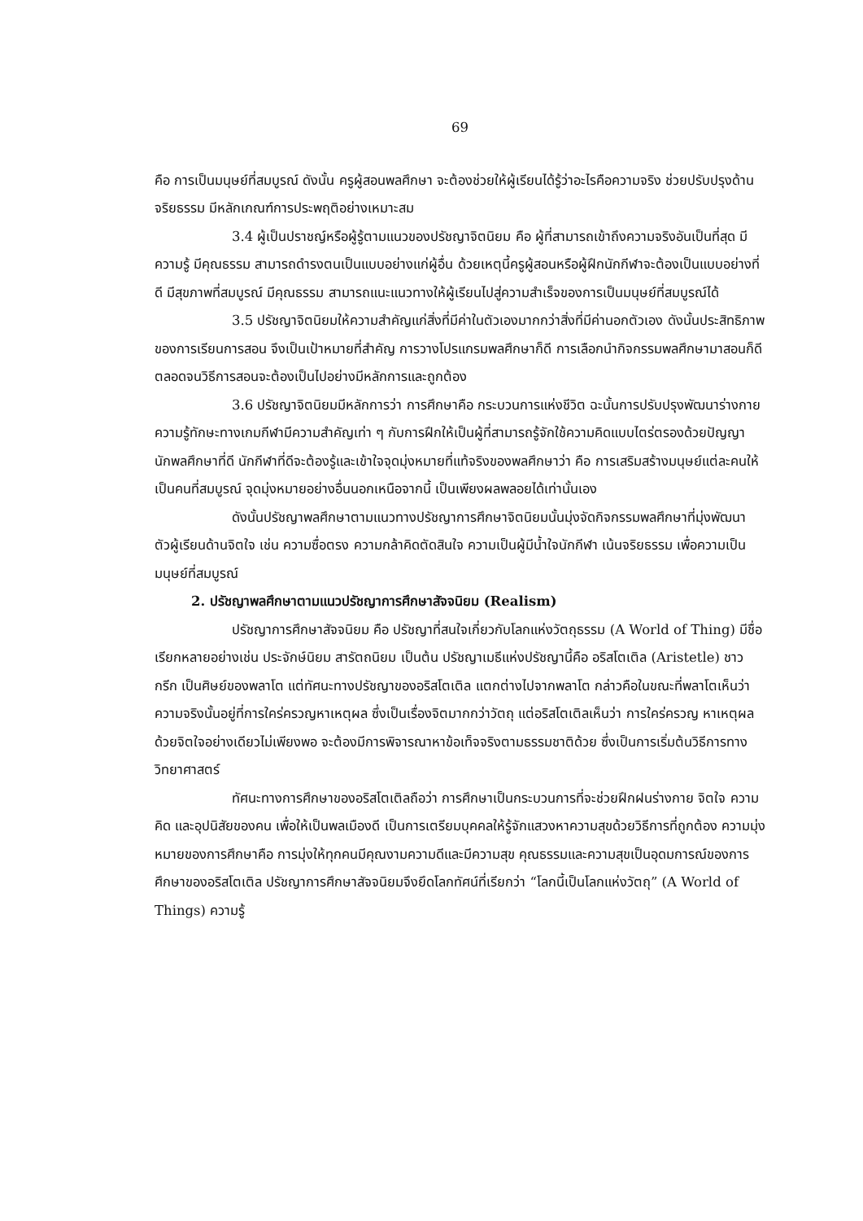69
คือ การเป็นมนุษย์ที่สมบูรณ์ ดังนั้น ครูผู้สอนพลศึกษา จะต้องช่วยให้ผู้เรียนได้รู้ว่าอะไรคือความจริง ช่วยปรับปรุงด้านจริยธรรม มีหลักเกณฑ์การประพฤติอย่างเหมาะสม
3.4 ผู้เป็นปราชญ์หรือผู้รู้ตามแนวของปรัชญาจิตนิยม คือ ผู้ที่สามารถเข้าถึงความจริงอันเป็นที่สุด มีความรู้ มีคุณธรรม สามารถดำรงตนเป็นแบบอย่างแก่ผู้อื่น ด้วยเหตุนี้ครูผู้สอนหรือผู้ฝึกนักกีฬาจะต้องเป็นแบบอย่างที่ดี มีสุขภาพที่สมบูรณ์ มีคุณธรรม สามารถแนะแนวทางให้ผู้เรียนไปสู่ความสำเร็จของการเป็นมนุษย์ที่สมบูรณ์ได้
3.5 ปรัชญาจิตนิยมให้ความสำคัญแก่สิ่งที่มีค่าในตัวเองมากกว่าสิ่งที่มีค่านอกตัวเอง ดังนั้นประสิทธิภาพของการเรียนการสอน จึงเป็นเป้าหมายที่สำคัญ การวางโปรแกรมพลศึกษาก็ดี การเลือกนำกิจกรรมพลศึกษามาสอนก็ดี ตลอดจนวิธีการสอนจะต้องเป็นไปอย่างมีหลักการและถูกต้อง
3.6 ปรัชญาจิตนิยมมีหลักการว่า การศึกษาคือ กระบวนการแห่งชีวิต ฉะนั้นการปรับปรุงพัฒนาร่างกาย ความรู้ทักษะทางเกมกีฬามีความสำคัญเท่า ๆ กับการฝึกให้เป็นผู้ที่สามารถรู้จักใช้ความคิดแบบไตร่ตรองด้วยปัญญา นักพลศึกษาที่ดี นักกีฬาที่ดีจะต้องรู้และเข้าใจจุดมุ่งหมายที่แท้จริงของพลศึกษาว่า คือ การเสริมสร้างมนุษย์แต่ละคนให้เป็นคนที่สมบูรณ์ จุดมุ่งหมายอย่างอื่นนอกเหนือจากนี้ เป็นเพียงผลพลอยได้เท่านั้นเอง
ดังนั้นปรัชญาพลศึกษาตามแนวทางปรัชญาการศึกษาจิตนิยมนั้นมุ่งจัดกิจกรรมพลศึกษาที่มุ่งพัฒนาตัวผู้เรียนด้านจิตใจ เช่น ความซื่อตรง ความกล้าคิดตัดสินใจ ความเป็นผู้มีน้ำใจนักกีฬา เน้นจริยธรรม เพื่อความเป็นมนุษย์ที่สมบูรณ์
2. ปรัชญาพลศึกษาตามแนวปรัชญาการศึกษาสัจจนิยม (Realism)
ปรัชญาการศึกษาสัจจนิยม คือ ปรัชญาที่สนใจเกี่ยวกับโลกแห่งวัตถุธรรม (A World of Thing) มีชื่อเรียกหลายอย่างเช่น ประจักษ์นิยม สารัตถนิยม เป็นต้น ปรัชญาเมธีแห่งปรัชญานี้คือ อริสโตเติล (Aristetle) ชาวกรีก เป็นศิษย์ของพลาโต แต่ทัศนะทางปรัชญาของอริสโตเติล แตกต่างไปจากพลาโต กล่าวคือในขณะที่พลาโตเห็นว่าความจริงนั้นอยู่ที่การใคร่ครวญหาเหตุผล ซึ่งเป็นเรื่องจิตมากกว่าวัตถุ แต่อริสโตเติลเห็นว่า การใคร่ครวญ หาเหตุผลด้วยจิตใจอย่างเดียวไม่เพียงพอ จะต้องมีการพิจารณาหาข้อเท็จจริงตามธรรมชาติด้วย ซึ่งเป็นการเริ่มต้นวิธีการทางวิทยาศาสตร์
ทัศนะทางการศึกษาของอริสโตเติลถือว่า การศึกษาเป็นกระบวนการที่จะช่วยฝึกฝนร่างกาย จิตใจ ความคิด และอุปนิสัยของคน เพื่อให้เป็นพลเมืองดี เป็นการเตรียมบุคคลให้รู้จักแสวงหาความสุขด้วยวิธีการที่ถูกต้อง ความมุ่งหมายของการศึกษาคือ การมุ่งให้ทุกคนมีคุณงามความดีและมีความสุข คุณธรรมและความสุขเป็นอุดมการณ์ของการศึกษาของอริสโตเติล ปรัชญาการศึกษาสัจจนิยมจึงยึดโลกทัศน์ที่เรียกว่า “โลกนี้เป็นโลกแห่งวัตถุ” (A World of Things) ความรู้